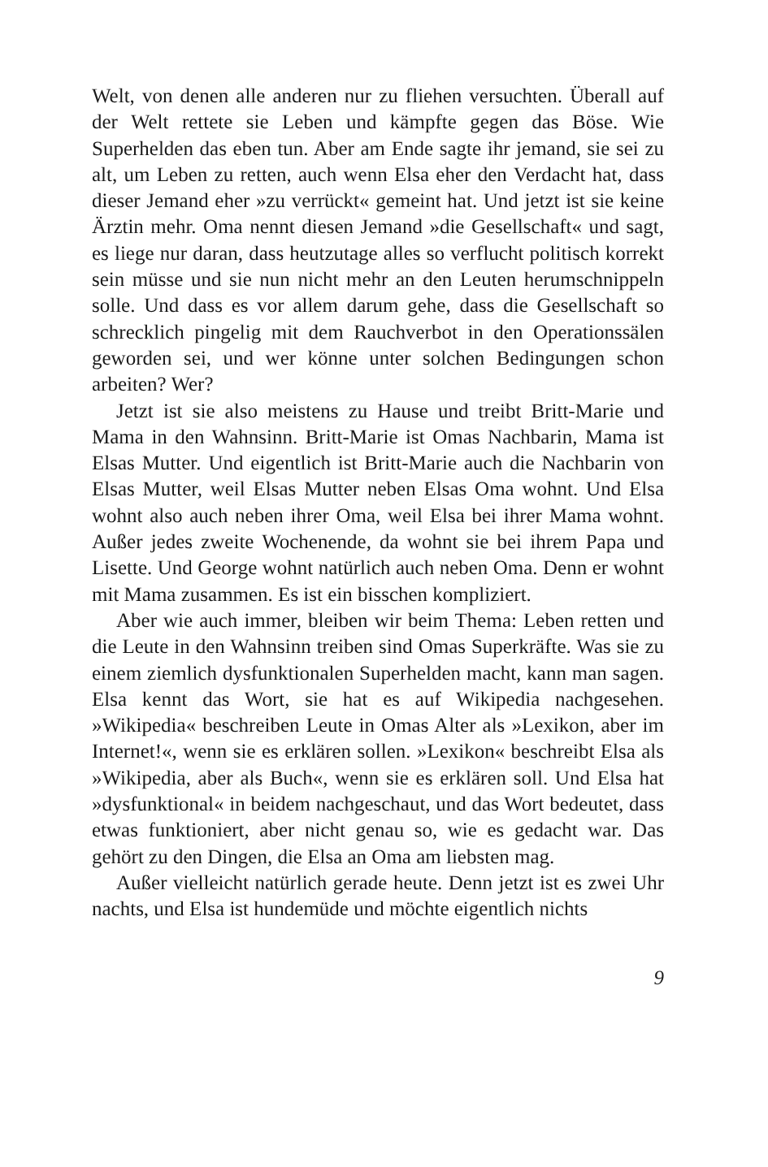Welt, von denen alle anderen nur zu fliehen versuchten. Überall auf der Welt rettete sie Leben und kämpfte gegen das Böse. Wie Superhelden das eben tun. Aber am Ende sagte ihr jemand, sie sei zu alt, um Leben zu retten, auch wenn Elsa eher den Verdacht hat, dass dieser Jemand eher »zu verrückt« gemeint hat. Und jetzt ist sie keine Ärztin mehr. Oma nennt diesen Jemand »die Gesellschaft« und sagt, es liege nur daran, dass heutzutage alles so verflucht politisch korrekt sein müsse und sie nun nicht mehr an den Leuten herumschnippeln solle. Und dass es vor allem darum gehe, dass die Gesellschaft so schrecklich pingelig mit dem Rauchverbot in den Operationssälen geworden sei, und wer könne unter solchen Bedingungen schon arbeiten? Wer?
Jetzt ist sie also meistens zu Hause und treibt Britt-Marie und Mama in den Wahnsinn. Britt-Marie ist Omas Nachbarin, Mama ist Elsas Mutter. Und eigentlich ist Britt-Marie auch die Nachbarin von Elsas Mutter, weil Elsas Mutter neben Elsas Oma wohnt. Und Elsa wohnt also auch neben ihrer Oma, weil Elsa bei ihrer Mama wohnt. Außer jedes zweite Wochenende, da wohnt sie bei ihrem Papa und Lisette. Und George wohnt natürlich auch neben Oma. Denn er wohnt mit Mama zusammen. Es ist ein bisschen kompliziert.
Aber wie auch immer, bleiben wir beim Thema: Leben retten und die Leute in den Wahnsinn treiben sind Omas Superkräfte. Was sie zu einem ziemlich dysfunktionalen Superhelden macht, kann man sagen. Elsa kennt das Wort, sie hat es auf Wikipedia nachgesehen. »Wikipedia« beschreiben Leute in Omas Alter als »Lexikon, aber im Internet!«, wenn sie es erklären sollen. »Lexikon« beschreibt Elsa als »Wikipedia, aber als Buch«, wenn sie es erklären soll. Und Elsa hat »dysfunktional« in beidem nachgeschaut, und das Wort bedeutet, dass etwas funktioniert, aber nicht genau so, wie es gedacht war. Das gehört zu den Dingen, die Elsa an Oma am liebsten mag.
Außer vielleicht natürlich gerade heute. Denn jetzt ist es zwei Uhr nachts, und Elsa ist hundemüde und möchte eigentlich nichts
9